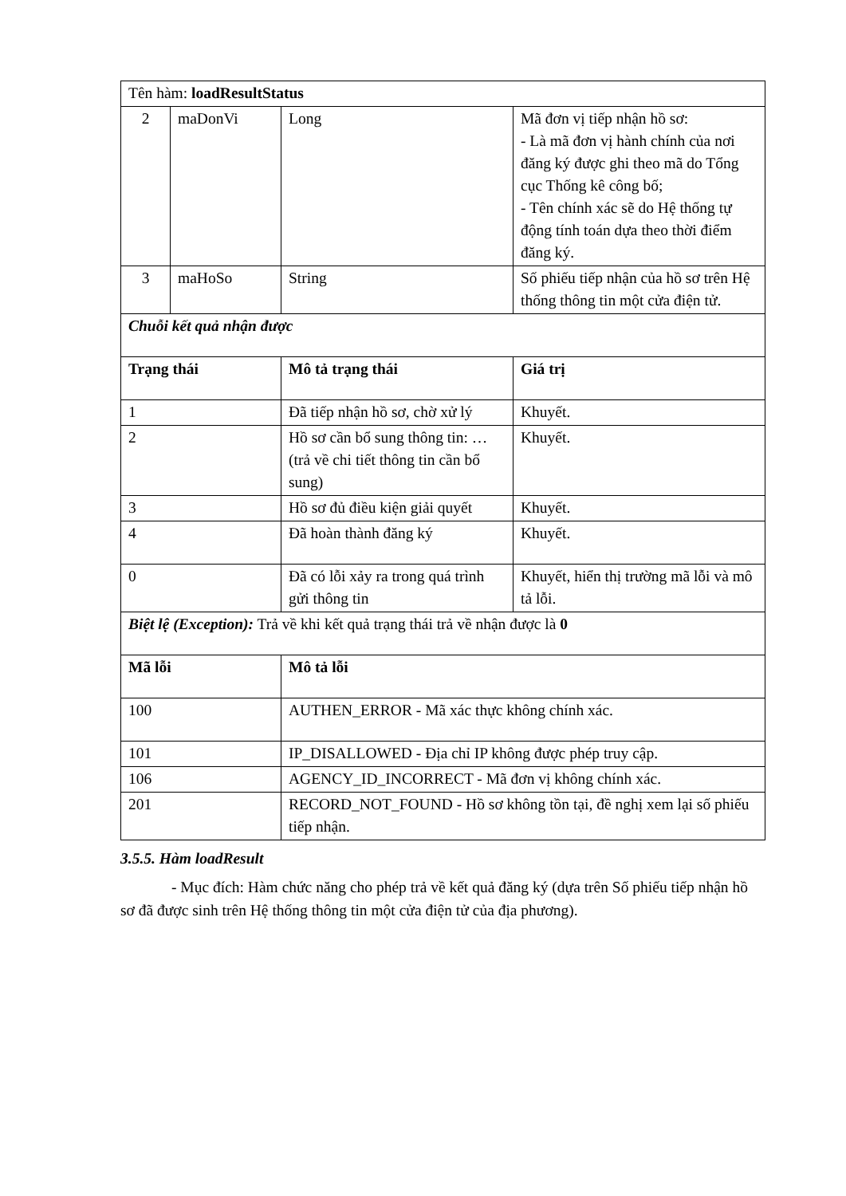| Tên hàm: loadResultStatus | | | |
| 2 | maDonVi | Long | Mã đơn vị tiếp nhận hồ sơ: - Là mã đơn vị hành chính của nơi đăng ký được ghi theo mã do Tổng cục Thống kê công bố; - Tên chính xác sẽ do Hệ thống tự động tính toán dựa theo thời điểm đăng ký. |
| 3 | maHoSo | String | Số phiếu tiếp nhận của hồ sơ trên Hệ thống thông tin một cửa điện tử. |
| Chuỗi kết quả nhận được | | | |
| Trạng thái | | Mô tả trạng thái | Giá trị |
| 1 | | Đã tiếp nhận hồ sơ, chờ xử lý | Khuyết. |
| 2 | | Hồ sơ cần bổ sung thông tin: … (trả về chi tiết thông tin cần bổ sung) | Khuyết. |
| 3 | | Hồ sơ đủ điều kiện giải quyết | Khuyết. |
| 4 | | Đã hoàn thành đăng ký | Khuyết. |
| 0 | | Đã có lỗi xảy ra trong quá trình gửi thông tin | Khuyết, hiển thị trường mã lỗi và mô tả lỗi. |
| Biệt lệ (Exception): Trả về khi kết quả trạng thái trả về nhận được là 0 | | | |
| Mã lỗi | | Mô tả lỗi | |
| 100 | | AUTHEN_ERROR - Mã xác thực không chính xác. | |
| 101 | | IP_DISALLOWED - Địa chỉ IP không được phép truy cập. | |
| 106 | | AGENCY_ID_INCORRECT - Mã đơn vị không chính xác. | |
| 201 | | RECORD_NOT_FOUND - Hồ sơ không tồn tại, đề nghị xem lại số phiếu tiếp nhận. | |
3.5.5. Hàm loadResult
- Mục đích: Hàm chức năng cho phép trả về kết quả đăng ký (dựa trên Số phiếu tiếp nhận hồ sơ đã được sinh trên Hệ thống thông tin một cửa điện tử của địa phương).